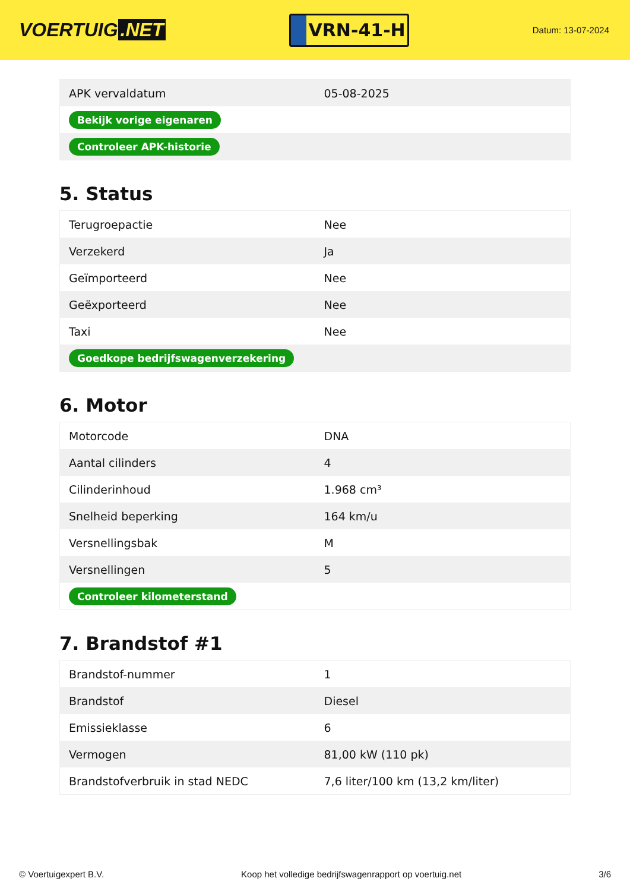VOERTUIG.NET
VRN-41-H
Datum: 13-07-2024
| APK vervaldatum | 05-08-2025 |
| Bekijk vorige eigenaren | |
| Controleer APK-historie | |
5. Status
| Terugroepactie | Nee |
| Verzekerd | Ja |
| Geïmporteerd | Nee |
| Geëxporteerd | Nee |
| Taxi | Nee |
| Goedkope bedrijfswagenverzekering | |
6. Motor
| Motorcode | DNA |
| Aantal cilinders | 4 |
| Cilinderinhoud | 1.968 cm³ |
| Snelheid beperking | 164 km/u |
| Versnellingsbak | M |
| Versnellingen | 5 |
| Controleer kilometerstand | |
7. Brandstof #1
| Brandstof-nummer | 1 |
| Brandstof | Diesel |
| Emissieklasse | 6 |
| Vermogen | 81,00 kW (110 pk) |
| Brandstofverbruik in stad NEDC | 7,6 liter/100 km (13,2 km/liter) |
© Voertuigexpert B.V. Koop het volledige bedrijfswagenrapport op voertuig.net 3/6